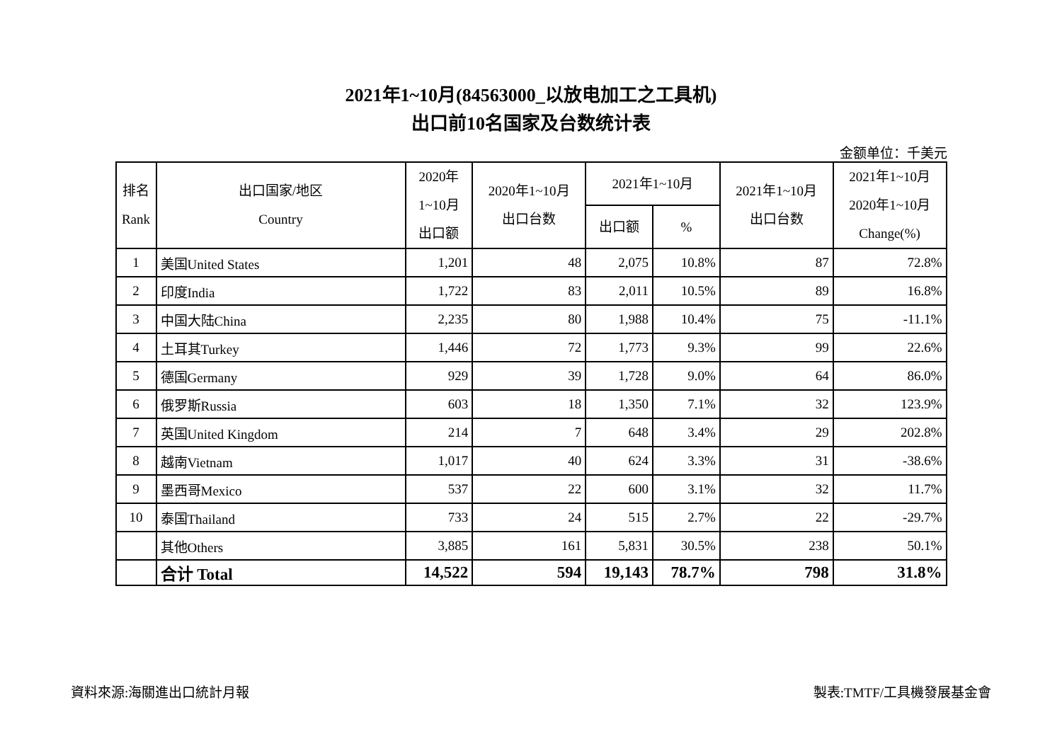2021年1~10月(84563000_以放电加工之工具机)
出口前10名国家及台数统计表
金额单位：千美元
| 排名 Rank | 出口国家/地区 Country | 2020年 1~10月 出口额 | 2020年1~10月 出口台数 | 2021年1~10月 | | 2021年1~10月 出口台数 | 2021年1~10月 2020年1~10月 Change(%) |
| --- | --- | --- | --- | --- | --- | --- | --- |
| | | | | 出口额 | % | | |
| 1 | 美国United States | 1,201 | 48 | 2,075 | 10.8% | 87 | 72.8% |
| 2 | 印度India | 1,722 | 83 | 2,011 | 10.5% | 89 | 16.8% |
| 3 | 中国大陆China | 2,235 | 80 | 1,988 | 10.4% | 75 | -11.1% |
| 4 | 土耳其Turkey | 1,446 | 72 | 1,773 | 9.3% | 99 | 22.6% |
| 5 | 德国Germany | 929 | 39 | 1,728 | 9.0% | 64 | 86.0% |
| 6 | 俄罗斯Russia | 603 | 18 | 1,350 | 7.1% | 32 | 123.9% |
| 7 | 英国United Kingdom | 214 | 7 | 648 | 3.4% | 29 | 202.8% |
| 8 | 越南Vietnam | 1,017 | 40 | 624 | 3.3% | 31 | -38.6% |
| 9 | 墨西哥Mexico | 537 | 22 | 600 | 3.1% | 32 | 11.7% |
| 10 | 泰国Thailand | 733 | 24 | 515 | 2.7% | 22 | -29.7% |
| | 其他Others | 3,885 | 161 | 5,831 | 30.5% | 238 | 50.1% |
| | 合计 Total | 14,522 | 594 | 19,143 | 78.7% | 798 | 31.8% |
資料來源:海關進出口統計月報 製表:TMTF/工具機發展基金會